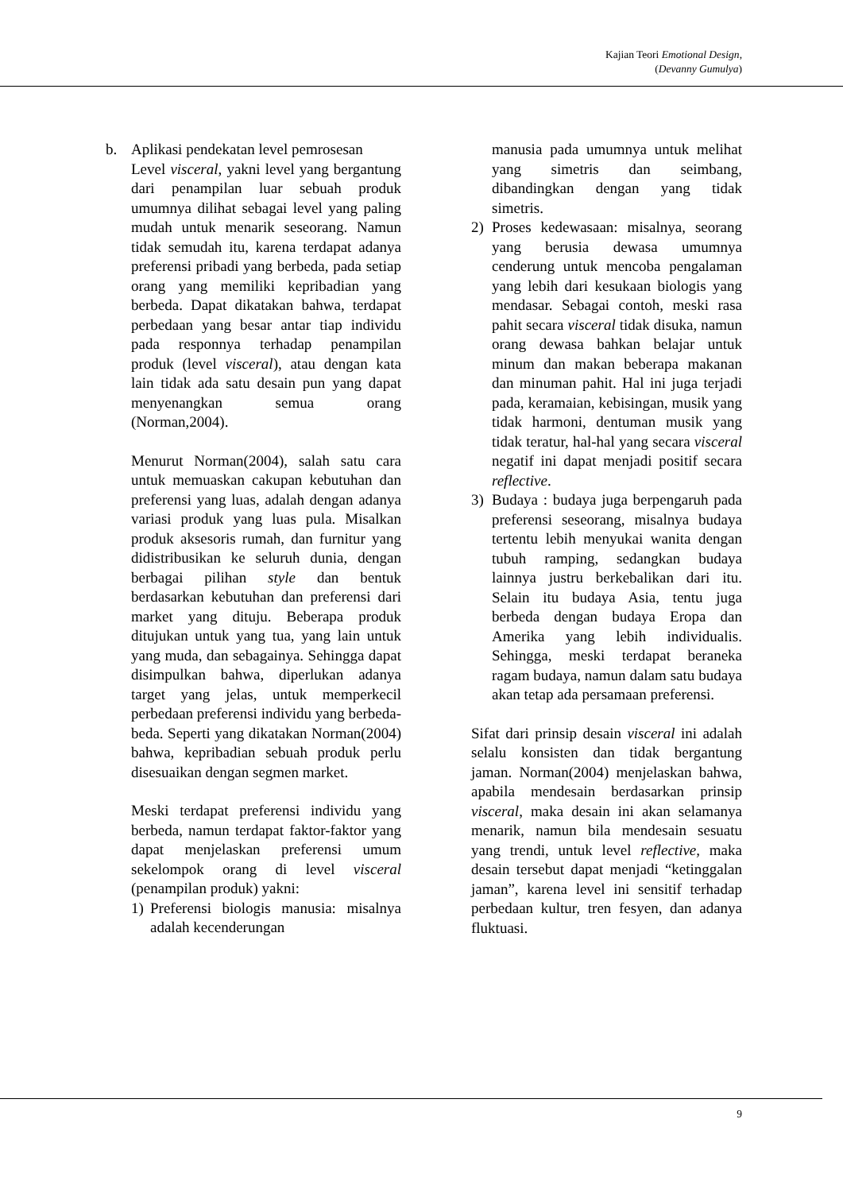Kajian Teori Emotional Design,
(Devanny Gumulya)
b. Aplikasi pendekatan level pemrosesan
Level visceral, yakni level yang bergantung dari penampilan luar sebuah produk umumnya dilihat sebagai level yang paling mudah untuk menarik seseorang. Namun tidak semudah itu, karena terdapat adanya preferensi pribadi yang berbeda, pada setiap orang yang memiliki kepribadian yang berbeda. Dapat dikatakan bahwa, terdapat perbedaan yang besar antar tiap individu pada responnya terhadap penampilan produk (level visceral), atau dengan kata lain tidak ada satu desain pun yang dapat menyenangkan semua orang (Norman,2004).
Menurut Norman(2004), salah satu cara untuk memuaskan cakupan kebutuhan dan preferensi yang luas, adalah dengan adanya variasi produk yang luas pula. Misalkan produk aksesoris rumah, dan furnitur yang didistribusikan ke seluruh dunia, dengan berbagai pilihan style dan bentuk berdasarkan kebutuhan dan preferensi dari market yang dituju. Beberapa produk ditujukan untuk yang tua, yang lain untuk yang muda, dan sebagainya. Sehingga dapat disimpulkan bahwa, diperlukan adanya target yang jelas, untuk memperkecil perbedaan preferensi individu yang berbeda-beda. Seperti yang dikatakan Norman(2004) bahwa, kepribadian sebuah produk perlu disesuaikan dengan segmen market.
Meski terdapat preferensi individu yang berbeda, namun terdapat faktor-faktor yang dapat menjelaskan preferensi umum sekelompok orang di level visceral (penampilan produk) yakni:
1) Preferensi biologis manusia: misalnya adalah kecenderungan
manusia pada umumnya untuk melihat yang simetris dan seimbang, dibandingkan dengan yang tidak simetris.
2) Proses kedewasaan: misalnya, seorang yang berusia dewasa umumnya cenderung untuk mencoba pengalaman yang lebih dari kesukaan biologis yang mendasar. Sebagai contoh, meski rasa pahit secara visceral tidak disuka, namun orang dewasa bahkan belajar untuk minum dan makan beberapa makanan dan minuman pahit. Hal ini juga terjadi pada, keramaian, kebisingan, musik yang tidak harmoni, dentuman musik yang tidak teratur, hal-hal yang secara visceral negatif ini dapat menjadi positif secara reflective.
3) Budaya : budaya juga berpengaruh pada preferensi seseorang, misalnya budaya tertentu lebih menyukai wanita dengan tubuh ramping, sedangkan budaya lainnya justru berkebalikan dari itu. Selain itu budaya Asia, tentu juga berbeda dengan budaya Eropa dan Amerika yang lebih individualis. Sehingga, meski terdapat beraneka ragam budaya, namun dalam satu budaya akan tetap ada persamaan preferensi.
Sifat dari prinsip desain visceral ini adalah selalu konsisten dan tidak bergantung jaman. Norman(2004) menjelaskan bahwa, apabila mendesain berdasarkan prinsip visceral, maka desain ini akan selamanya menarik, namun bila mendesain sesuatu yang trendi, untuk level reflective, maka desain tersebut dapat menjadi “ketinggalan jaman”, karena level ini sensitif terhadap perbedaan kultur, tren fesyen, dan adanya fluktuasi.
9